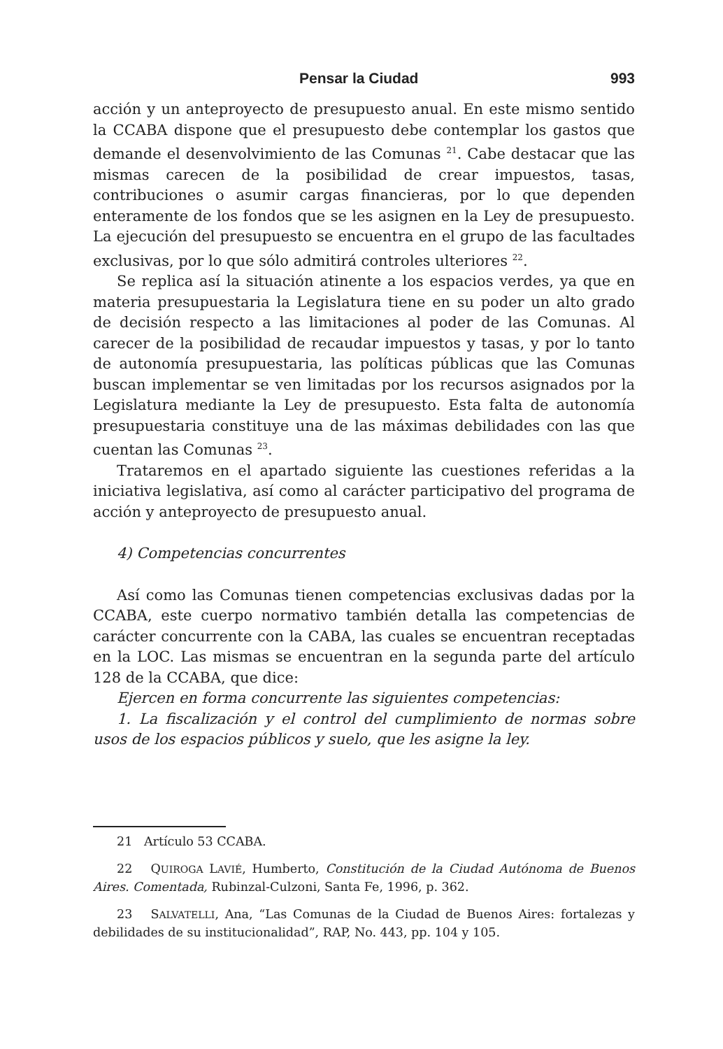Pensar la Ciudad 993
acción y un anteproyecto de presupuesto anual. En este mismo sentido la CCABA dispone que el presupuesto debe contemplar los gastos que demande el desenvolvimiento de las Comunas <sup>21</sup>. Cabe destacar que las mismas carecen de la posibilidad de crear impuestos, tasas, contribuciones o asumir cargas financieras, por lo que dependen enteramente de los fondos que se les asignen en la Ley de presupuesto. La ejecución del presupuesto se encuentra en el grupo de las facultades exclusivas, por lo que sólo admitirá controles ulteriores <sup>22</sup>.
Se replica así la situación atinente a los espacios verdes, ya que en materia presupuestaria la Legislatura tiene en su poder un alto grado de decisión respecto a las limitaciones al poder de las Comunas. Al carecer de la posibilidad de recaudar impuestos y tasas, y por lo tanto de autonomía presupuestaria, las políticas públicas que las Comunas buscan implementar se ven limitadas por los recursos asignados por la Legislatura mediante la Ley de presupuesto. Esta falta de autonomía presupuestaria constituye una de las máximas debilidades con las que cuentan las Comunas <sup>23</sup>.
Trataremos en el apartado siguiente las cuestiones referidas a la iniciativa legislativa, así como al carácter participativo del programa de acción y anteproyecto de presupuesto anual.
4) Competencias concurrentes
Así como las Comunas tienen competencias exclusivas dadas por la CCABA, este cuerpo normativo también detalla las competencias de carácter concurrente con la CABA, las cuales se encuentran receptadas en la LOC. Las mismas se encuentran en la segunda parte del artículo 128 de la CCABA, que dice:
Ejercen en forma concurrente las siguientes competencias:
1. La fiscalización y el control del cumplimiento de normas sobre usos de los espacios públicos y suelo, que les asigne la ley.
21 Artículo 53 CCABA.
22 QUIROGA LAVIÉ, Humberto, Constitución de la Ciudad Autónoma de Buenos Aires. Comentada, Rubinzal-Culzoni, Santa Fe, 1996, p. 362.
23 SALVATELLI, Ana, “Las Comunas de la Ciudad de Buenos Aires: fortalezas y debilidades de su institucionalidad”, RAP, No. 443, pp. 104 y 105.